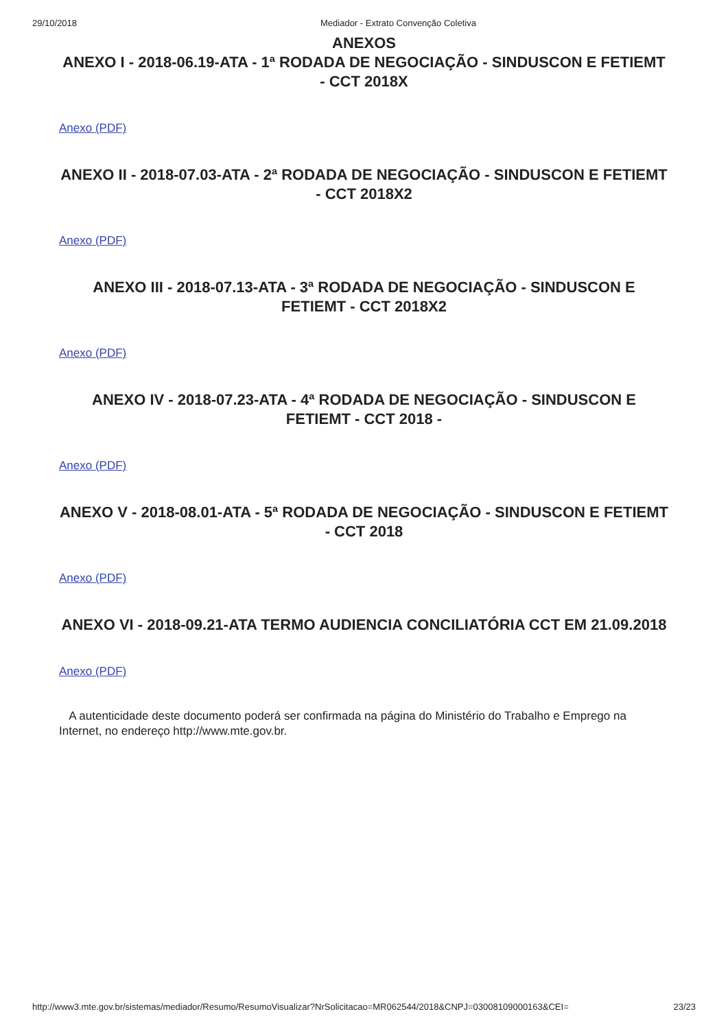29/10/2018 Mediador - Extrato Convenção Coletiva
ANEXOS
ANEXO I - 2018-06.19-ATA - 1ª RODADA DE NEGOCIAÇÃO - SINDUSCON E FETIEMT - CCT 2018X
Anexo (PDF)
ANEXO II - 2018-07.03-ATA - 2ª RODADA DE NEGOCIAÇÃO - SINDUSCON E FETIEMT - CCT 2018X2
Anexo (PDF)
ANEXO III - 2018-07.13-ATA - 3ª RODADA DE NEGOCIAÇÃO - SINDUSCON E FETIEMT - CCT 2018X2
Anexo (PDF)
ANEXO IV - 2018-07.23-ATA - 4ª RODADA DE NEGOCIAÇÃO - SINDUSCON E FETIEMT - CCT 2018 -
Anexo (PDF)
ANEXO V - 2018-08.01-ATA - 5ª RODADA DE NEGOCIAÇÃO - SINDUSCON E FETIEMT - CCT 2018
Anexo (PDF)
ANEXO VI - 2018-09.21-ATA TERMO AUDIENCIA CONCILIATÓRIA CCT EM 21.09.2018
Anexo (PDF)
A autenticidade deste documento poderá ser confirmada na página do Ministério do Trabalho e Emprego na Internet, no endereço http://www.mte.gov.br.
http://www3.mte.gov.br/sistemas/mediador/Resumo/ResumoVisualizar?NrSolicitacao=MR062544/2018&CNPJ=03008109000163&CEI= 23/23